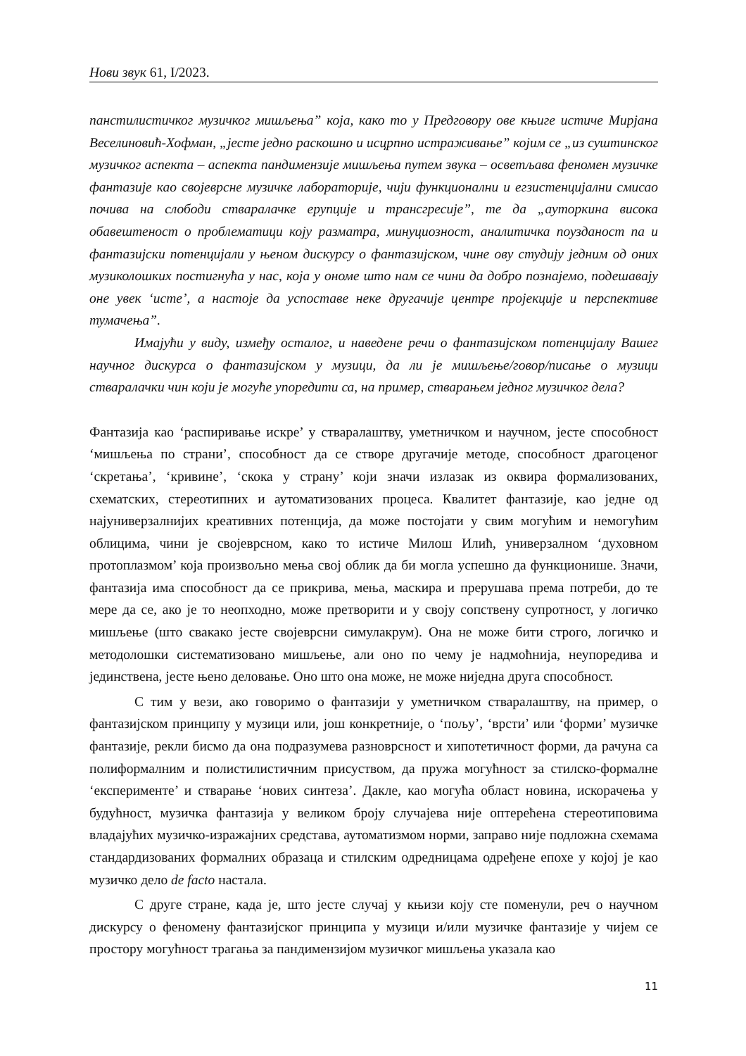Нови звук 61, I/2023.
панстилистичког музичког мишљења” која, како то у Предговору ове књиге истиче Мирјана Веселиновић-Хофман, „јесте једно раскошно и исцрпно истраживање” којим се „из суштинског музичког аспекта – аспекта пандимензије мишљења путем звука – осветљава феномен музичке фантазије као својеврсне музичке лабораторије, чији функционални и егзистенцијални смисао почива на слободи стваралачке ерупције и трансгресије”, те да „ауторкина висока обавештеност о проблематици коју разматра, минуциозност, аналитичка поузданост па и фантазијски потенцијали у њеном дискурсу о фантазијском, чине ову студију једним од оних музиколошких постигнућа у нас, која у ономе што нам се чини да добро познајемо, подешавају оне увек ‘исте’, а настоје да успоставе неке другачије центре пројекције и перспективе тумачења”.
Имајући у виду, између осталог, и наведене речи о фантазијском потенцијалу Вашег научног дискурса о фантазијском у музици, да ли је мишљење/говор/писање о музици стваралачки чин који је могуће упоредити са, на пример, стварањем једног музичког дела?
Фантазија као ‘распиривање искре’ у стваралаштву, уметничком и научном, јесте способност ‘мишљења по страни’, способност да се створе другачије методе, способност драгоценог ‘скретања’, ‘кривине’, ‘скока у страну’ који значи излазак из оквира формализованих, схематских, стереотипних и аутоматизованих процеса. Квалитет фантазије, као једне од најуниверзалнијих креативних потенција, да може постојати у свим могућим и немогућим облицима, чини је својеврсном, како то истиче Милош Илић, универзалном ‘духовном протоплазмом’ која произвољно мења свој облик да би могла успешно да функционише. Значи, фантазија има способност да се прикрива, мења, маскира и прерушава према потреби, до те мере да се, ако је то неопходно, може претворити и у своју сопствену супротност, у логичко мишљење (што свакако јесте својеврсни симулакрум). Она не може бити строго, логичко и методолошки систематизовано мишљење, али оно по чему је надмоћнија, неупоредива и јединствена, јесте њено деловање. Оно што она може, не може ниједна друга способност.
С тим у вези, ако говоримо о фантазији у уметничком стваралаштву, на пример, о фантазијском принципу у музици или, још конкретније, о ‘пољу’, ‘врсти’ или ‘форми’ музичке фантазије, рекли бисмо да она подразумева разноврсност и хипотетичност форми, да рачуна са полиформалним и полистилистичним присуством, да пружа могућност за стилско-формалне ‘експерименте’ и стварање ‘нових синтеза’. Дакле, као могућа област новина, искорачења у будућност, музичка фантазија у великом броју случајева није оптерећена стереотиповима владајућих музичко-изражајних средстава, аутоматизмом норми, заправо није подложна схемама стандардизованих формалних образаца и стилским одредницама одређене епохе у којој је као музичко дело de facto настала.
С друге стране, када је, што јесте случај у књизи коју сте поменули, реч о научном дискурсу о феномену фантазијског принципа у музици и/или музичке фантазије у чијем се простору могућност трагања за пандимензијом музичког мишљења указала као
11